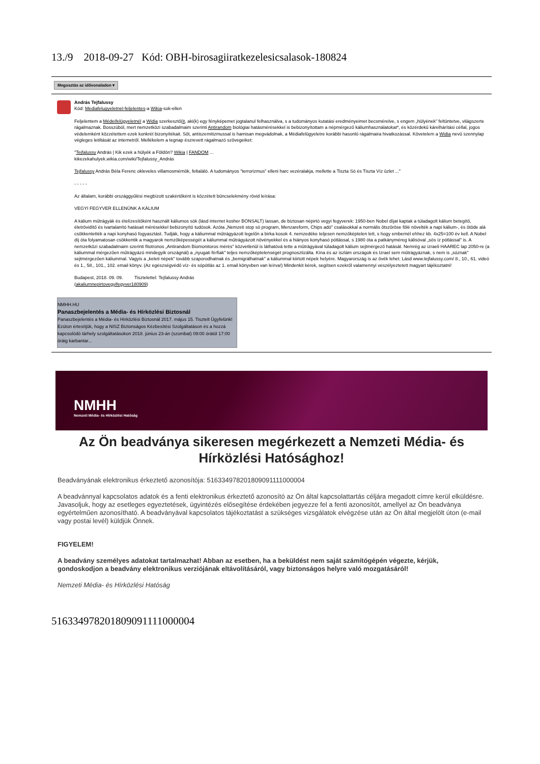13./9 2018-09-27 Kód: OBH-birosagiiratkezelesicsalasok-180824
Megosztás az idővonaladon ▾
András Tejfalussy
Kód: Mediafelugyeletnel-feljelentes-a Wikia-sok-ellen
Feljelentem a Médeifelügyeletnél a Widia szerkesztő(it, aki(k) egy fényképemet jogtalanul felhasználva, s a tudományos kutatási eredményeimet becsmérelve, s engem „hülyének" feltüntetve, világszerte rágalmaznak. Bosszúból, mert nemzetközi szabadalmaim szerinti Antirandom biológiai hatásmérésekkel is bebizonyítottam a népmérgező káliumhasználatokat*, és közérdekű kárelhárítási céllal, jogos védelemként közzétettem ezek konkrét bizonyítékait. Sőt, antiszemitizmussal is hamisan megvádolnak, a Médiafelügyeletre korábbi hasonló rágalmaira hivatkozással. Követelem a Widia nevű szennylap végleges letiltását az internetről. Mellékelem a tegnap észrevett rágalmazó szövegeiket:
"Tejfalussy András | Kik ezek a hülyék a Földön? Wikia | FANDOM ...
kikezekahulyek.wikia.com/wiki/Tejfalussy_András
Tejfalussy András Béla Ferenc okleveles villamosmérnök, feltaláló. A tudományos "terrorizmus" elleni harc vezéralakja, mellette a Tiszta Só és Tiszta Víz üzlet ..."
- - - - -
Az általam, korábbi országgyűlési megbízott szakértőként is közzétett bűncselekmény rövid leírása:
VEGYI FEGYVER ELLENÜNK A KÁLIUM
A kálium műtrágyák és ételízesítőként használt káliumos sók (lásd internet kosher BONSALT) lassan, de biztosan népirtó vegyi fegyverek: 1950-ben Nobel díjat kaptak a túladagolt kálium betegítő, életrövidítő és ivartalanító hatásait mérésekkel bebizonyító tudósok. Azóta „Nemzeti stop só program, Menzareform, Chips adó" csalásokkal a normális ötszöröse fölé növelték a napi kálium-, és ötöde alá csökkentették a napi konyhasó fogyasztást. Tudják, hogy a káliummal műtrágyázott legelőn a birka kosok 4. nemzedéke teljesen nemzőképtelen lett, s hogy embernél ehhez kb. 4x25=100 év kell. A Nobel díj óta folyamatosan csökkentik a magyarok nemzőképességét a káliummal műtrágyázott növényekkel és a hiányos konyhasó pótlással, s 1980 óta a patkányméreg kálisóval „sós íz pótlással" is. A nemzetközi szabadalmaim szerinti fitotronos „Antirandom Biomonitoros mérés" közvetlenül is láthatóvá tette a műtrágyával túladagolt kálium sejtmérgező hatását. Nemrég az izraeli HAAREC lap 2050-re (a káliummal mérgezően műtrágyázó mindegyik országnál) a „nyugati férfiak" teljes nemzőképtelenségét prognosztizálta. Kína és az iszlám országok és Izrael sem műtrágyáznak, s nem is „sóznak" sejtmérgezően káliummal. Vagyis a „keleti népek" tovább szaporodhatnak és „bemigrálhatnak" a káliummal kiirtott népek helyére. Magyarország is az övék lehet. Lásd www.tejfalussy.com/ 8., 10., 61. videó és 1., 58., 101., 102. email könyv. (Az egészségvédő víz- és sópótlás az 1. email könyvben van leírva!) Mindenkit kérek, segítsen ezekről valamennyi veszélyeztetett magyart tájékoztatni!
Budapest, 2018. 09. 09. Tisztelettel: Tejfalussy András
(akaliumnepirtovegyifegyver180909)
NMHH.HU
Panaszbejelentés a Média- és Hírközlési Biztosnál
Panaszbejelentés a Média- és Hírközlési Biztosnál 2017. május 15. Tisztelt Ügyfelünk! Ezúton értesítjük, hogy a NISZ Biztonságos Kézbesítési Szolgáltatáson és a hozzá kapcsolódó tárhely szolgáltatásokon 2018. június 23-án (szombat) 09:00 órától 17:00 óráig karbantar...
NMHH
Nemzeti Média- és Hírközlési Hatóság
Az Ön beadványa sikeresen megérkezett a Nemzeti Média- és Hírközlési Hatósághoz!
Beadványának elektronikus érkeztető azonosítója: 516334978201809091111000004
A beadvánnyal kapcsolatos adatok és a fenti elektronikus érkeztető azonosító az Ön által kapcsolattartás céljára megadott címre kerül elküldésre. Javasoljuk, hogy az esetleges egyeztetések, ügyintézés elősegítése érdekében jegyezze fel a fenti azonosítót, amellyel az Ön beadványa egyértelműen azonosítható. A beadványával kapcsolatos tájékoztatást a szükséges vizsgálatok elvégzése után az Ön által megjelölt úton (e-mail vagy postai levél) küldjük Önnek.
FIGYELEM!
A beadvány személyes adatokat tartalmazhat! Abban az esetben, ha a beküldést nem saját számítógépén végezte, kérjük, gondoskodjon a beadvány elektronikus verziójának eltávolításáról, vagy biztonságos helyre való mozgatásáról!
Nemzeti Média- és Hírközlési Hatóság
516334978201809091111000004